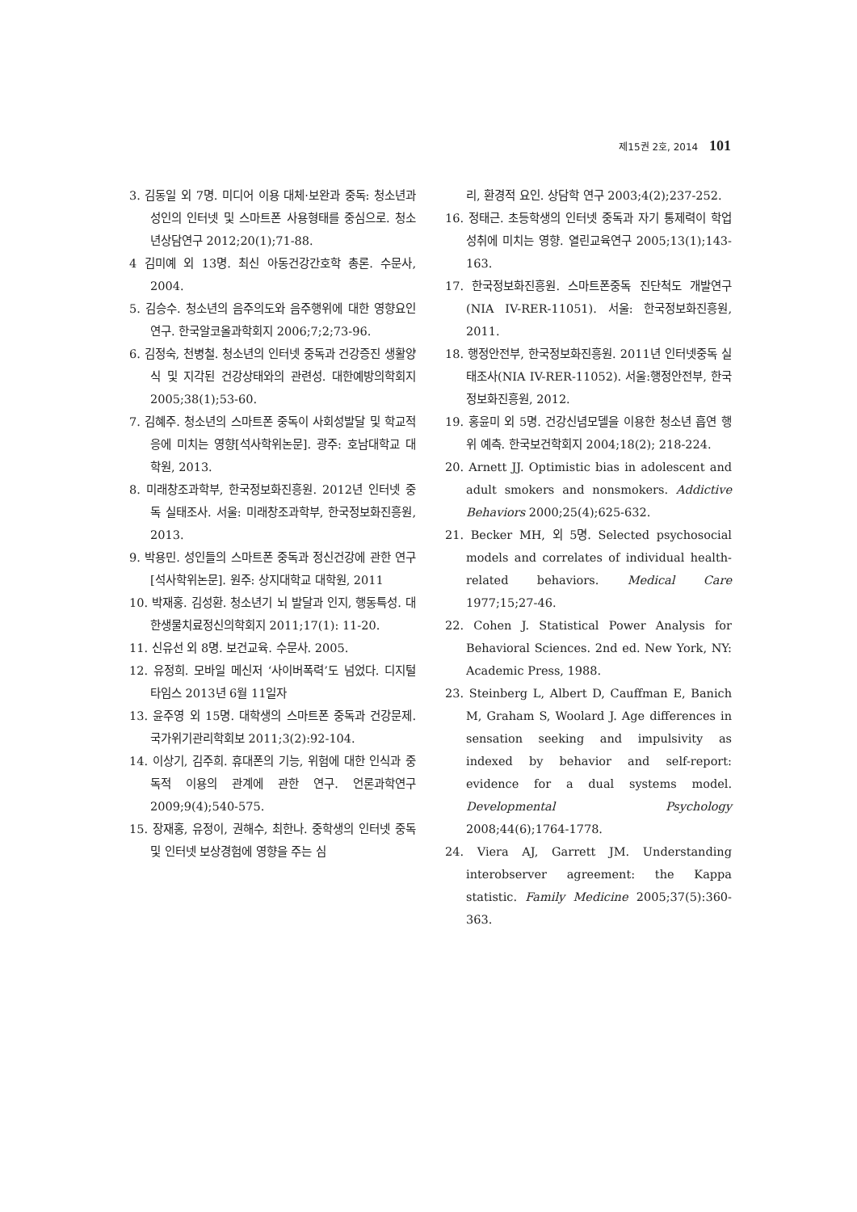제15권 2호, 2014 101
3. 김동일 외 7명. 미디어 이용 대체·보완과 중독: 청소년과 성인의 인터넷 및 스마트폰 사용형태를 중심으로. 청소년상담연구 2012;20(1);71-88.
4 김미예 외 13명. 최신 아동건강간호학 총론. 수문사, 2004.
5. 김승수. 청소년의 음주의도와 음주행위에 대한 영향요인 연구. 한국알코올과학회지 2006;7;2;73-96.
6. 김정숙, 천병철. 청소년의 인터넷 중독과 건강증진 생활양식 및 지각된 건강상태와의 관련성. 대한예방의학회지 2005;38(1);53-60.
7. 김혜주. 청소년의 스마트폰 중독이 사회성발달 및 학교적응에 미치는 영향[석사학위논문]. 광주: 호남대학교 대학원, 2013.
8. 미래창조과학부, 한국정보화진흥원. 2012년 인터넷 중독 실태조사. 서울: 미래창조과학부, 한국정보화진흥원, 2013.
9. 박용민. 성인들의 스마트폰 중독과 정신건강에 관한 연구[석사학위논문]. 원주: 상지대학교 대학원, 2011
10. 박재홍. 김성환. 청소년기 뇌 발달과 인지, 행동특성. 대한생물치료정신의학회지 2011;17(1): 11-20.
11. 신유선 외 8명. 보건교육. 수문사. 2005.
12. 유정희. 모바일 메신저 ‘사이버폭력’도 넘었다. 디지털타임스 2013년 6월 11일자
13. 윤주영 외 15명. 대학생의 스마트폰 중독과 건강문제. 국가위기관리학회보 2011;3(2):92-104.
14. 이상기, 김주희. 휴대폰의 기능, 위험에 대한 인식과 중독적 이용의 관계에 관한 연구. 언론과학연구 2009;9(4);540-575.
15. 장재홍, 유정이, 권해수, 최한나. 중학생의 인터넷 중독 및 인터넷 보상경험에 영향을 주는 심
리, 환경적 요인. 상담학 연구 2003;4(2);237-252.
16. 정태근. 초등학생의 인터넷 중독과 자기 통제력이 학업성취에 미치는 영향. 열린교육연구 2005;13(1);143-163.
17. 한국정보화진흥원. 스마트폰중독 진단척도 개발연구(NIA IV-RER-11051). 서울: 한국정보화진흥원, 2011.
18. 행정안전부, 한국정보화진흥원. 2011년 인터넷중독 실태조사(NIA IV-RER-11052). 서울:행정안전부, 한국정보화진흥원, 2012.
19. 홍윤미 외 5명. 건강신념모델을 이용한 청소년 흡연 행위 예측. 한국보건학회지 2004;18(2); 218-224.
20. Arnett JJ. Optimistic bias in adolescent and adult smokers and nonsmokers. Addictive Behaviors 2000;25(4);625-632.
21. Becker MH, 외 5명. Selected psychosocial models and correlates of individual health-related behaviors. Medical Care 1977;15;27-46.
22. Cohen J. Statistical Power Analysis for Behavioral Sciences. 2nd ed. New York, NY: Academic Press, 1988.
23. Steinberg L, Albert D, Cauffman E, Banich M, Graham S, Woolard J. Age differences in sensation seeking and impulsivity as indexed by behavior and self-report: evidence for a dual systems model. Developmental Psychology 2008;44(6);1764-1778.
24. Viera AJ, Garrett JM. Understanding interobserver agreement: the Kappa statistic. Family Medicine 2005;37(5):360-363.